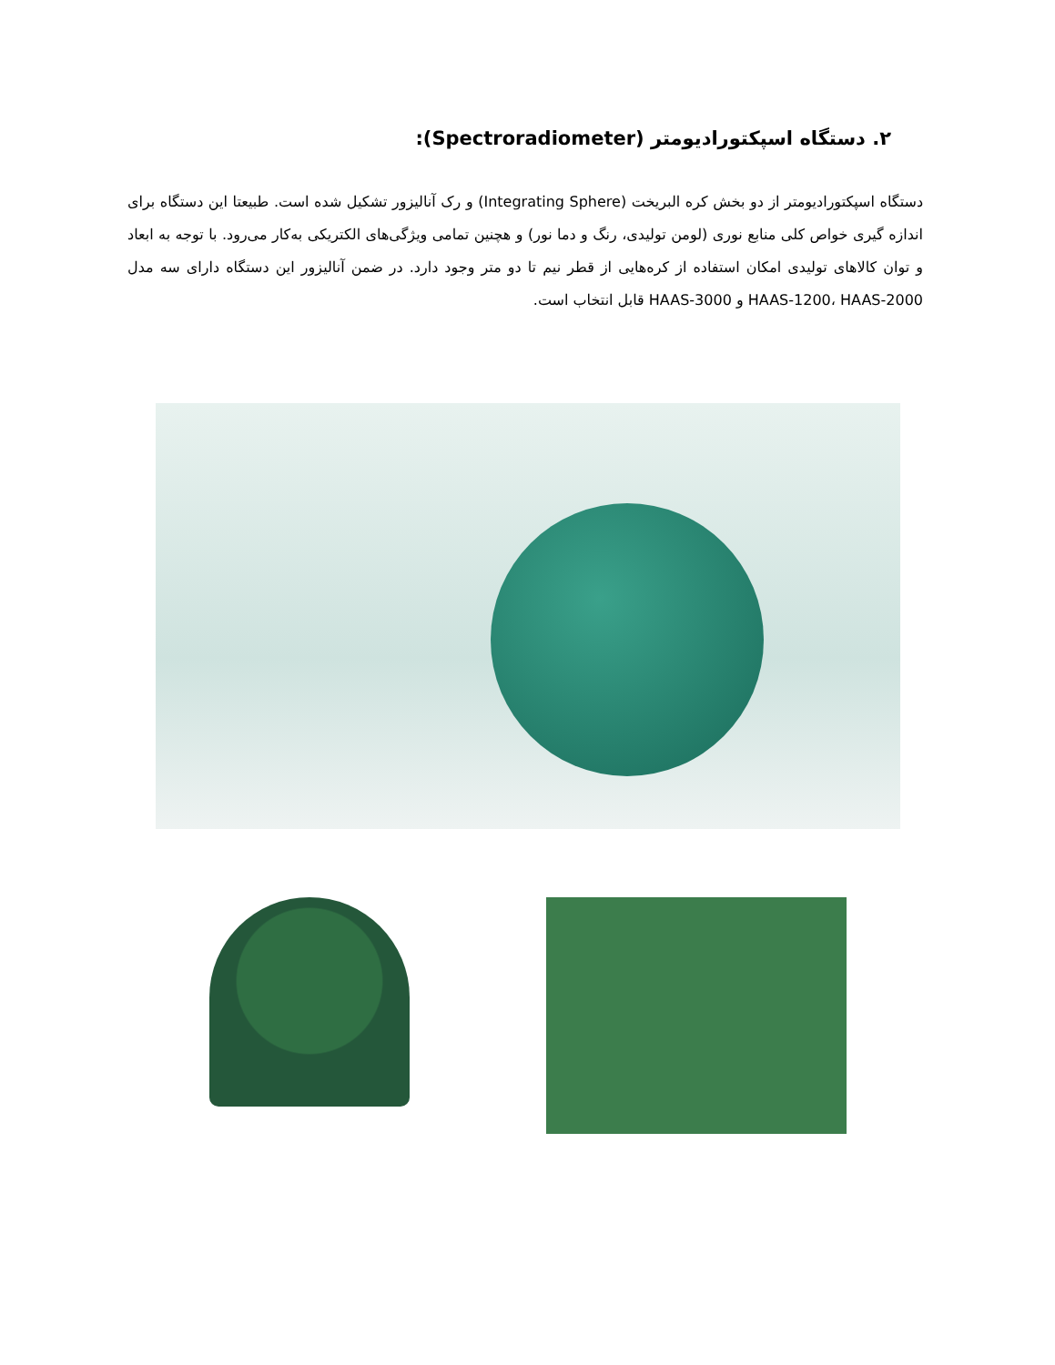۲. دستگاه اسپکتورادیومتر (Spectroradiometer):
دستگاه اسپکتورادیومتر از دو بخش کره البریخت (Integrating Sphere) و رک آنالیزور تشکیل شده است. طبیعتا این دستگاه برای اندازه گیری خواص کلی منابع نوری (لومن تولیدی، رنگ و دما نور) و هچنین تمامی ویژگی‌های الکتریکی به‌کار می‌رود. با توجه به ابعاد و توان کالاهای تولیدی امکان استفاده از کره‌هایی از قطر نیم تا دو متر وجود دارد. در ضمن آنالیزور این دستگاه دارای سه مدل HAAS-1200، HAAS-2000 و HAAS-3000 قابل انتخاب است.